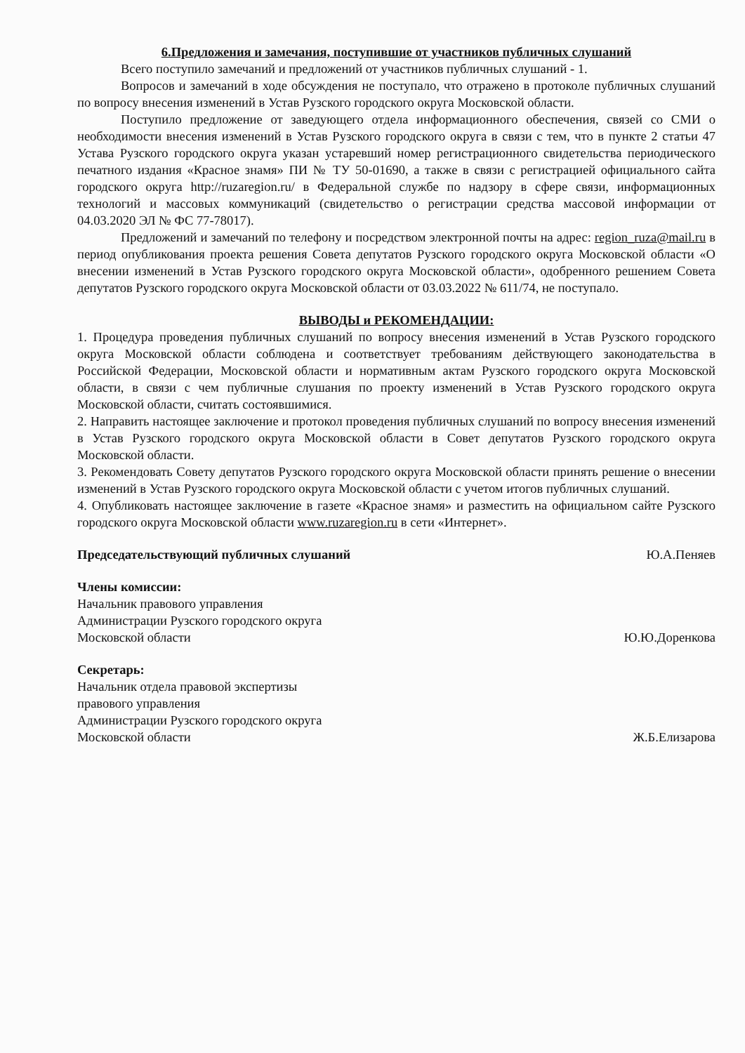6.Предложения и замечания, поступившие от участников публичных слушаний
Всего поступило замечаний и предложений от участников публичных слушаний - 1.
Вопросов и замечаний в ходе обсуждения не поступало, что отражено в протоколе публичных слушаний по вопросу внесения изменений в Устав Рузского городского округа Московской области.
Поступило предложение от заведующего отдела информационного обеспечения, связей со СМИ о необходимости внесения изменений в Устав Рузского городского округа в связи с тем, что в пункте 2 статьи 47 Устава Рузского городского округа указан устаревший номер регистрационного свидетельства периодического печатного издания «Красное знамя» ПИ № ТУ 50-01690, а также в связи с регистрацией официального сайта городского округа http://ruzaregion.ru/ в Федеральной службе по надзору в сфере связи, информационных технологий и массовых коммуникаций (свидетельство о регистрации средства массовой информации от 04.03.2020 ЭЛ № ФС 77-78017).
Предложений и замечаний по телефону и посредством электронной почты на адрес: region_ruza@mail.ru в период опубликования проекта решения Совета депутатов Рузского городского округа Московской области «О внесении изменений в Устав Рузского городского округа Московской области», одобренного решением Совета депутатов Рузского городского округа Московской области от 03.03.2022 № 611/74, не поступало.
ВЫВОДЫ и РЕКОМЕНДАЦИИ:
1. Процедура проведения публичных слушаний по вопросу внесения изменений в Устав Рузского городского округа Московской области соблюдена и соответствует требованиям действующего законодательства в Российской Федерации, Московской области и нормативным актам Рузского городского округа Московской области, в связи с чем публичные слушания по проекту изменений в Устав Рузского городского округа Московской области, считать состоявшимися.
2. Направить настоящее заключение и протокол проведения публичных слушаний по вопросу внесения изменений в Устав Рузского городского округа Московской области в Совет депутатов Рузского городского округа Московской области.
3. Рекомендовать Совету депутатов Рузского городского округа Московской области принять решение о внесении изменений в Устав Рузского городского округа Московской области с учетом итогов публичных слушаний.
4. Опубликовать настоящее заключение в газете «Красное знамя» и разместить на официальном сайте Рузского городского округа Московской области www.ruzaregion.ru в сети «Интернет».
Председательствующий публичных слушаний Ю.А.Пеняев
Члены комиссии:
Начальник правового управления
Администрации Рузского городского округа
Московской области Ю.Ю.Доренкова
Секретарь:
Начальник отдела правовой экспертизы
правового управления
Администрации Рузского городского округа
Московской области Ж.Б.Елизарова